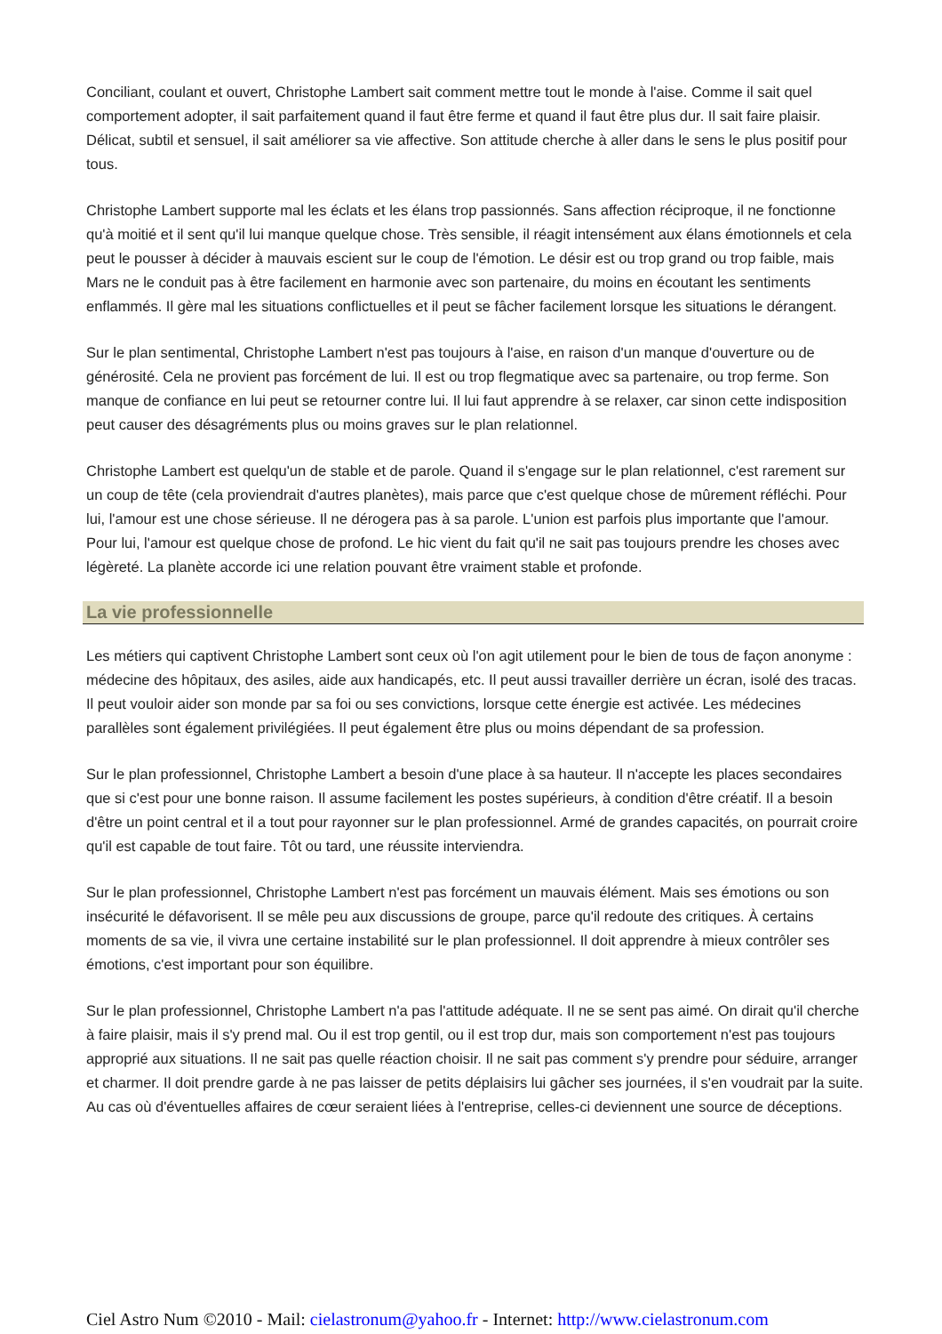Conciliant, coulant et ouvert, Christophe Lambert sait comment mettre tout le monde à l'aise. Comme il sait quel comportement adopter, il sait parfaitement quand il faut être ferme et quand il faut être plus dur. Il sait faire plaisir. Délicat, subtil et sensuel, il sait améliorer sa vie affective. Son attitude cherche à aller dans le sens le plus positif pour tous.
Christophe Lambert supporte mal les éclats et les élans trop passionnés. Sans affection réciproque, il ne fonctionne qu'à moitié et il sent qu'il lui manque quelque chose. Très sensible, il réagit intensément aux élans émotionnels et cela peut le pousser à décider à mauvais escient sur le coup de l'émotion. Le désir est ou trop grand ou trop faible, mais Mars ne le conduit pas à être facilement en harmonie avec son partenaire, du moins en écoutant les sentiments enflammés. Il gère mal les situations conflictuelles et il peut se fâcher facilement lorsque les situations le dérangent.
Sur le plan sentimental, Christophe Lambert n'est pas toujours à l'aise, en raison d'un manque d'ouverture ou de générosité. Cela ne provient pas forcément de lui. Il est ou trop flegmatique avec sa partenaire, ou trop ferme. Son manque de confiance en lui peut se retourner contre lui. Il lui faut apprendre à se relaxer, car sinon cette indisposition peut causer des désagréments plus ou moins graves sur le plan relationnel.
Christophe Lambert est quelqu'un de stable et de parole. Quand il s'engage sur le plan relationnel, c'est rarement sur un coup de tête (cela proviendrait d'autres planètes), mais parce que c'est quelque chose de mûrement réfléchi. Pour lui, l'amour est une chose sérieuse. Il ne dérogera pas à sa parole. L'union est parfois plus importante que l'amour. Pour lui, l'amour est quelque chose de profond. Le hic vient du fait qu'il ne sait pas toujours prendre les choses avec légèreté. La planète accorde ici une relation pouvant être vraiment stable et profonde.
La vie professionnelle
Les métiers qui captivent Christophe Lambert sont ceux où l'on agit utilement pour le bien de tous de façon anonyme : médecine des hôpitaux, des asiles, aide aux handicapés, etc. Il peut aussi travailler derrière un écran, isolé des tracas. Il peut vouloir aider son monde par sa foi ou ses convictions, lorsque cette énergie est activée. Les médecines parallèles sont également privilégiées. Il peut également être plus ou moins dépendant de sa profession.
Sur le plan professionnel, Christophe Lambert a besoin d'une place à sa hauteur. Il n'accepte les places secondaires que si c'est pour une bonne raison. Il assume facilement les postes supérieurs, à condition d'être créatif. Il a besoin d'être un point central et il a tout pour rayonner sur le plan professionnel. Armé de grandes capacités, on pourrait croire qu'il est capable de tout faire. Tôt ou tard, une réussite interviendra.
Sur le plan professionnel, Christophe Lambert n'est pas forcément un mauvais élément. Mais ses émotions ou son insécurité le défavorisent. Il se mêle peu aux discussions de groupe, parce qu'il redoute des critiques. À certains moments de sa vie, il vivra une certaine instabilité sur le plan professionnel. Il doit apprendre à mieux contrôler ses émotions, c'est important pour son équilibre.
Sur le plan professionnel, Christophe Lambert n'a pas l'attitude adéquate. Il ne se sent pas aimé. On dirait qu'il cherche à faire plaisir, mais il s'y prend mal. Ou il est trop gentil, ou il est trop dur, mais son comportement n'est pas toujours approprié aux situations. Il ne sait pas quelle réaction choisir. Il ne sait pas comment s'y prendre pour séduire, arranger et charmer. Il doit prendre garde à ne pas laisser de petits déplaisirs lui gâcher ses journées, il s'en voudrait par la suite. Au cas où d'éventuelles affaires de cœur seraient liées à l'entreprise, celles-ci deviennent une source de déceptions.
Ciel Astro Num ©2010 - Mail: cielastronum@yahoo.fr - Internet: http://www.cielastronum.com